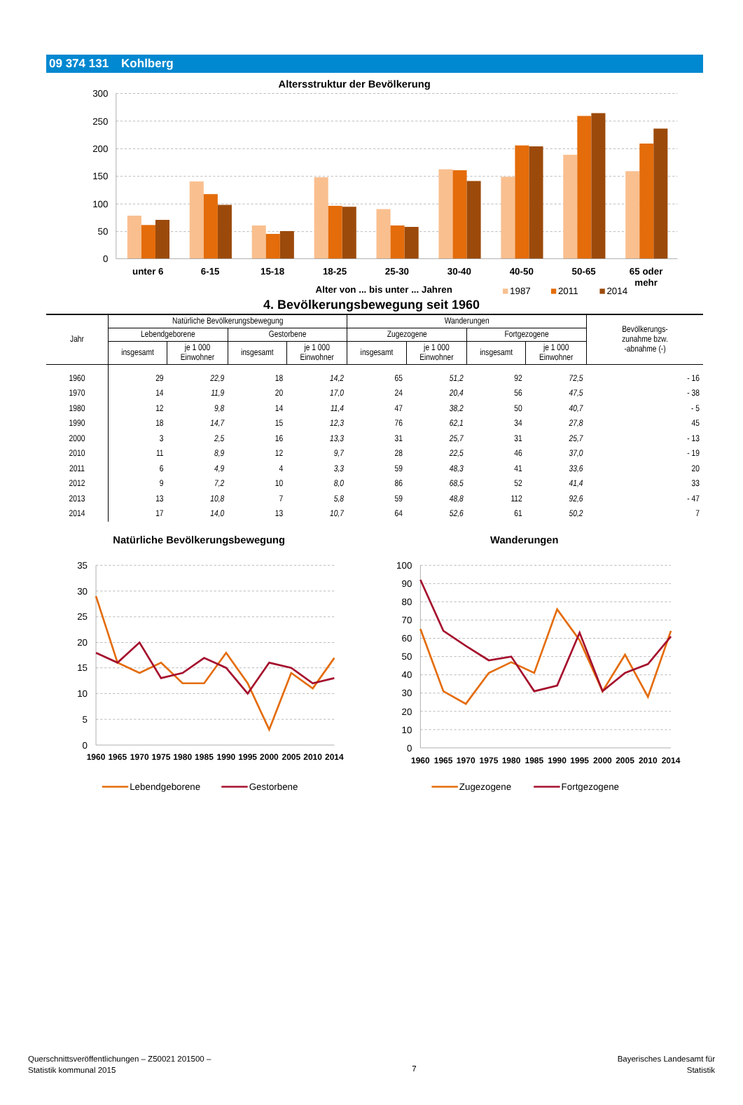09 374 131 Kohlberg
Altersstruktur der Bevölkerung
300
250
200
150
100
50
0
unter 6
6-15
15-18
18-25
25-30
30-40
40-50
50-65
65 oder
mehr
Alter von ... bis unter ... Jahren
1987
2011
2014
4. Bevölkerungsbewegung seit 1960
| Jahr | Natürliche Bevölkerungsbewegung | | | | Wanderungen | | | | Bevölkerungs- zunahme bzw. -abnahme (-) |
| --- | --- | --- | --- | --- | --- | --- | --- | --- | --- |
| | Lebendgeborene | | Gestorbene | | Zugezogene | | Fortgezogene | | |
| | insgesamt | je 1 000 Einwohner | insgesamt | je 1 000 Einwohner | insgesamt | je 1 000 Einwohner | insgesamt | je 1 000 Einwohner | |
| 1960 | 29 | 22,9 | 18 | 14,2 | 65 | 51,2 | 92 | 72,5 | - 16 |
| 1970 | 14 | 11,9 | 20 | 17,0 | 24 | 20,4 | 56 | 47,5 | - 38 |
| 1980 | 12 | 9,8 | 14 | 11,4 | 47 | 38,2 | 50 | 40,7 | - 5 |
| 1990 | 18 | 14,7 | 15 | 12,3 | 76 | 62,1 | 34 | 27,8 | 45 |
| 2000 | 3 | 2,5 | 16 | 13,3 | 31 | 25,7 | 31 | 25,7 | - 13 |
| 2010 | 11 | 8,9 | 12 | 9,7 | 28 | 22,5 | 46 | 37,0 | - 19 |
| 2011 | 6 | 4,9 | 4 | 3,3 | 59 | 48,3 | 41 | 33,6 | 20 |
| 2012 | 9 | 7,2 | 10 | 8,0 | 86 | 68,5 | 52 | 41,4 | 33 |
| 2013 | 13 | 10,8 | 7 | 5,8 | 59 | 48,8 | 112 | 92,6 | - 47 |
| 2014 | 17 | 14,0 | 13 | 10,7 | 64 | 52,6 | 61 | 50,2 | 7 |
Natürliche Bevölkerungsbewegung
Wanderungen
35
30
25
20
15
10
5
0
100
90
80
70
60
50
40
30
20
10
0
1960
1965
1970
1975
1980
1985
1990
1995
2000
2005
2010
2014
1960
1965
1970
1975
1980
1985
1990
1995
2000
2005
2010
2014
Lebendgeborene
Gestorbene
Zugezogene
Fortgezogene
Querschnittsveröffentlichungen – Z50021 201500 –
Statistik kommunal 2015
7
Bayerisches Landesamt für
Statistik